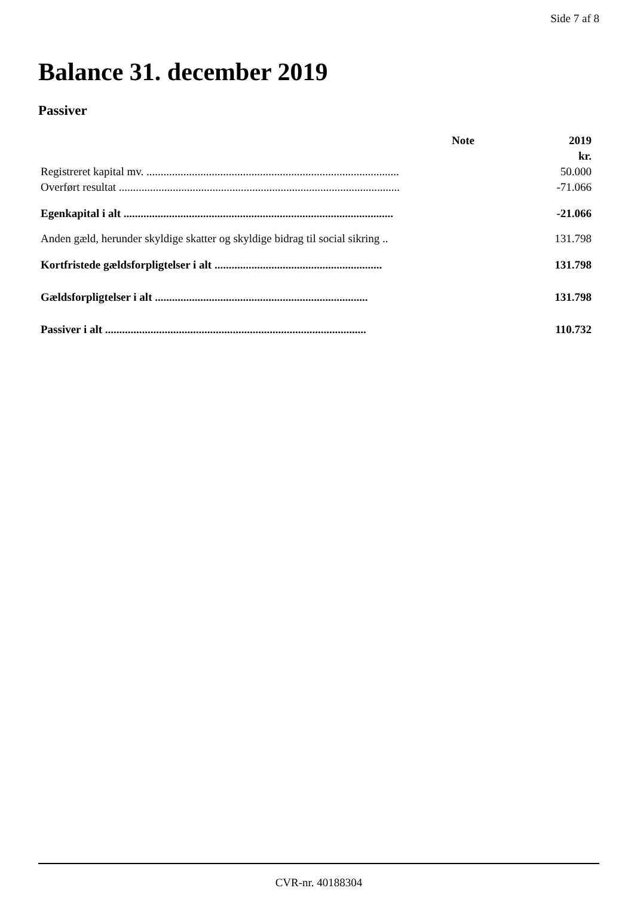Side 7 af 8
Balance 31. december 2019
Passiver
| | Note | 2019 |
| --- | --- | --- |
| | | kr. |
| Registreret kapital mv. ......................................................................................... | | 50.000 |
| Overført resultat ................................................................................................... | | -71.066 |
| Egenkapital i alt ............................................................................................... | | -21.066 |
| Anden gæld, herunder skyldige skatter og skyldige bidrag til social sikring .. | | 131.798 |
| Kortfristede gældsforpligtelser i alt ........................................................... | | 131.798 |
| Gældsforpligtelser i alt ........................................................................... | | 131.798 |
| Passiver i alt ............................................................................................ | | 110.732 |
CVR-nr. 40188304